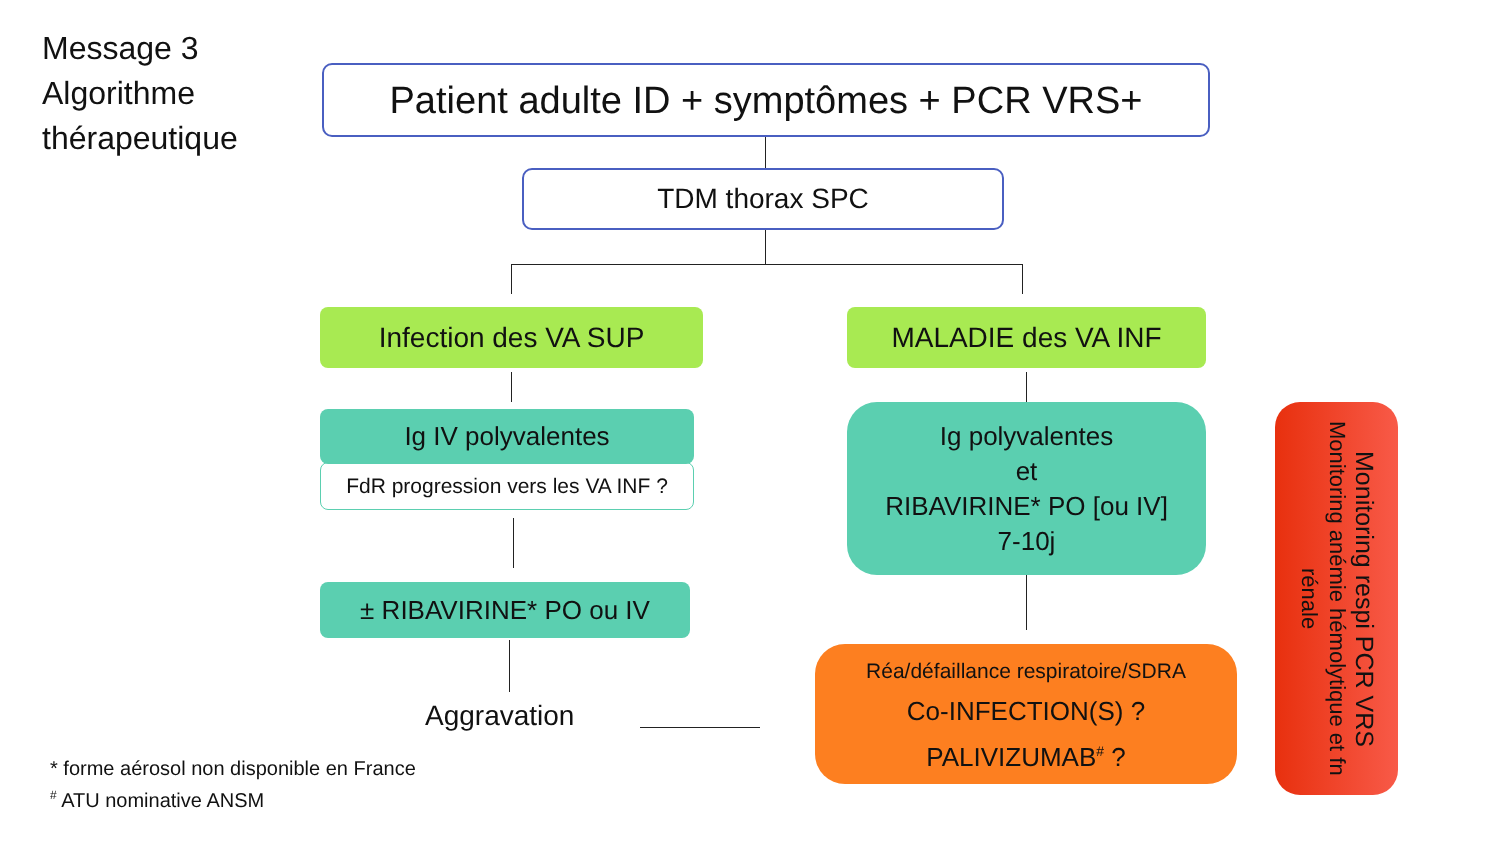Message 3
Algorithme
thérapeutique
Patient adulte ID + symptômes + PCR VRS+
TDM thorax SPC
Infection des VA SUP MALADIE des VA INF
Ig IV polyvalentes
FdR progression vers les VA INF ?
± RIBAVIRINE* PO ou IV
Aggravation
Ig polyvalentes
et
RIBAVIRINE* PO [ou IV]
7-10j
Réa/défaillance respiratoire/SDRA
Co-INFECTION(S) ?
PALIVIZUMAB<sup>#</sup> ?
Monitoring respi PCR VRS
Monitoring anémie hémolytique et fn rénale
* forme aérosol non disponible en France
<sup>#</sup> ATU nominative ANSM